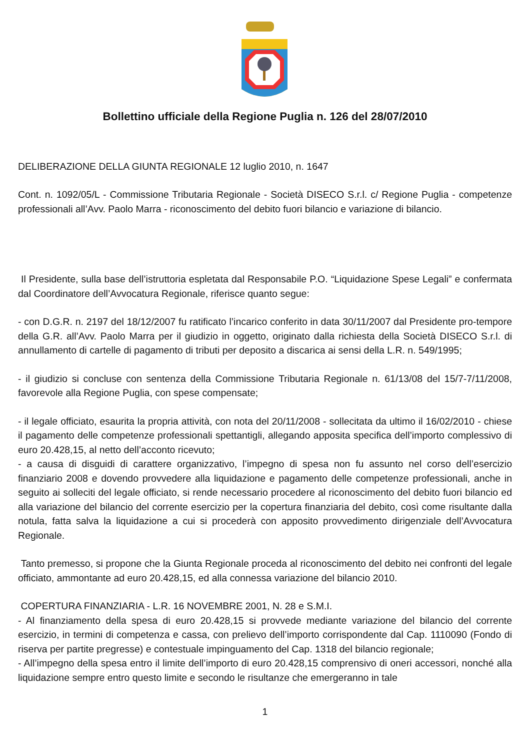Bollettino ufficiale della Regione Puglia n. 126 del 28/07/2010
DELIBERAZIONE DELLA GIUNTA REGIONALE 12 luglio 2010, n. 1647
Cont. n. 1092/05/L - Commissione Tributaria Regionale - Società DISECO S.r.l. c/ Regione Puglia - competenze professionali all’Avv. Paolo Marra - riconoscimento del debito fuori bilancio e variazione di bilancio.
Il Presidente, sulla base dell’istruttoria espletata dal Responsabile P.O. “Liquidazione Spese Legali” e confermata dal Coordinatore dell’Avvocatura Regionale, riferisce quanto segue:
- con D.G.R. n. 2197 del 18/12/2007 fu ratificato l’incarico conferito in data 30/11/2007 dal Presidente pro-tempore della G.R. all’Avv. Paolo Marra per il giudizio in oggetto, originato dalla richiesta della Società DISECO S.r.l. di annullamento di cartelle di pagamento di tributi per deposito a discarica ai sensi della L.R. n. 549/1995;
- il giudizio si concluse con sentenza della Commissione Tributaria Regionale n. 61/13/08 del 15/7-7/11/2008, favorevole alla Regione Puglia, con spese compensate;
- il legale officiato, esaurita la propria attività, con nota del 20/11/2008 - sollecitata da ultimo il 16/02/2010 - chiese il pagamento delle competenze professionali spettantigli, allegando apposita specifica dell’importo complessivo di euro 20.428,15, al netto dell’acconto ricevuto;
- a causa di disguidi di carattere organizzativo, l’impegno di spesa non fu assunto nel corso dell’esercizio finanziario 2008 e dovendo provvedere alla liquidazione e pagamento delle competenze professionali, anche in seguito ai solleciti del legale officiato, si rende necessario procedere al riconoscimento del debito fuori bilancio ed alla variazione del bilancio del corrente esercizio per la copertura finanziaria del debito, così come risultante dalla notula, fatta salva la liquidazione a cui si procederà con apposito provvedimento dirigenziale dell’Avvocatura Regionale.
Tanto premesso, si propone che la Giunta Regionale proceda al riconoscimento del debito nei confronti del legale officiato, ammontante ad euro 20.428,15, ed alla connessa variazione del bilancio 2010.
COPERTURA FINANZIARIA - L.R. 16 NOVEMBRE 2001, N. 28 e S.M.I.
- Al finanziamento della spesa di euro 20.428,15 si provvede mediante variazione del bilancio del corrente esercizio, in termini di competenza e cassa, con prelievo dell’importo corrispondente dal Cap. 1110090 (Fondo di riserva per partite pregresse) e contestuale impinguamento del Cap. 1318 del bilancio regionale;
- All’impegno della spesa entro il limite dell’importo di euro 20.428,15 comprensivo di oneri accessori, nonché alla liquidazione sempre entro questo limite e secondo le risultanze che emergeranno in tale
1